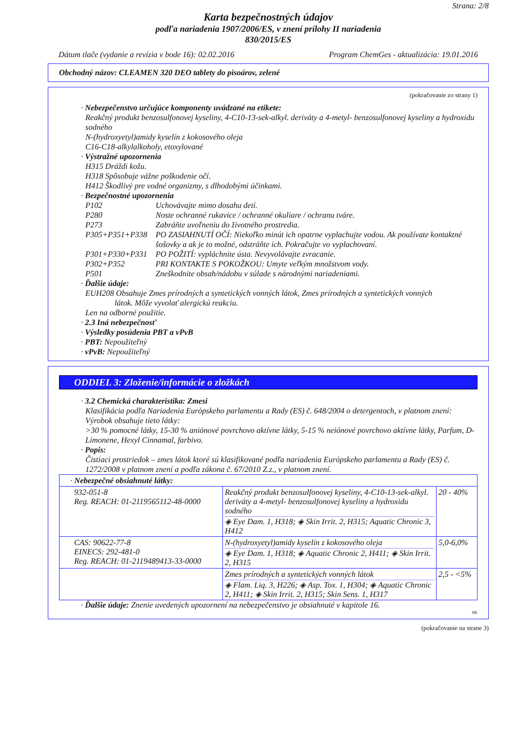Strana: 2/8
Karta bezpečnostných údajov
podľa nariadenia 1907/2006/ES, v znení prílohy II nariadenia
830/2015/ES
Dátum tlače (vydanie a revízia v bode 16): 02.02.2016 Program ChemGes - aktualizácia: 19.01.2016
Obchodný názov: CLEAMEN 320 DEO tablety do pisoárov, zelené
(pokračovanie zo strany 1)
· Nebezpečenstvo určujúce komponenty uvádzané na etikete:
Reakčný produkt benzosulfonovej kyseliny, 4-C10-13-sek-alkyl. deriváty a 4-metyl- benzosulfonovej kyseliny a hydroxidu sodného
N-(hydroxyetyl)amidy kyselín z kokosového oleja
C16-C18-alkylalkoholy, etoxylované
· Výstražné upozornenia
H315 Dráždi kožu.
H318 Spôsobuje vážne poškodenie očí.
H412 Škodlivý pre vodné organizmy, s dlhodobými účinkami.
· Bezpečnostné upozornenia
| P102 | Uchovávajte mimo dosahu detí. |
| P280 | Noste ochranné rukavice / ochranné okuliare / ochranu tváre. |
| P273 | Zabráňte uvoľneniu do životného prostredia. |
| P305+P351+P338 | PO ZASIAHNUTÍ OČÍ: Niekoľko minút ich opatrne vyplachujte vodou. Ak používate kontaktné šošovky a ak je to možné, odstráňte ich. Pokračujte vo vyplachovaní. |
| P301+P330+P331 | PO POŽITÍ: vypláchnite ústa. Nevyvolávajte zvracanie. |
| P302+P352 | PRI KONTAKTE S POKOŽKOU: Umyte veľkým množstvom vody. |
| P501 | Zneškodnite obsah/nádobu v súlade s národnými nariadeniami. |
· Ďalšie údaje:
EUH208 Obsahuje Zmes prírodných a syntetických vonných látok, Zmes prírodných a syntetických vonných látok. Môže vyvolať alergickú reakciu.
Len na odborné použitie.
· 2.3 Iná nebezpečnosť
· Výsledky posúdenia PBT a vPvB
· PBT: Nepoužiteľný
· vPvB: Nepoužiteľný
ODDIEL 3: Zloženie/informácie o zložkách
· 3.2 Chemická charakteristika: Zmesi
Klasifikácia podľa Nariadenia Európskeho parlamentu a Rady (ES) č. 648/2004 o detergentoch, v platnom znení:
Výrobok obsahuje tieto látky:
>30 % pomocné látky, 15-30 % aniónové povrchovo aktívne látky, 5-15 % neiónové povrchovo aktívne látky, Parfum, D-Limonene, Hexyl Cinnamal, farbivo.
· Popis:
Čistiaci prostriedok – zmes látok ktoré sú klasifikované podľa nariadenia Európskeho parlamentu a Rady (ES) č. 1272/2008 v platnom znení a podľa zákona č. 67/2010 Z.z., v platnom znení.
| · Nebezpečné obsiahnuté látky: | | |
| 932-051-8 Reg. REACH: 01-2119565112-48-0000 | Reakčný produkt benzosulfonovej kyseliny, 4-C10-13-sek-alkyl. deriváty a 4-metyl- benzosulfonovej kyseliny a hydroxidu sodného ◈ Eye Dam. 1, H318; ◈ Skin Irrit. 2, H315; Aquatic Chronic 3, H412 | 20 - 40% |
| CAS: 90622-77-8 EINECS: 292-481-0 Reg. REACH: 01-2119489413-33-0000 | N-(hydroxyetyl)amidy kyselín z kokosového oleja ◈ Eye Dam. 1, H318; ◈ Aquatic Chronic 2, H411; ◈ Skin Irrit. 2, H315 | 5,0-6,0% |
| | Zmes prírodných a syntetických vonných látok ◈ Flam. Liq. 3, H226; ◈ Asp. Tox. 1, H304; ◈ Aquatic Chronic 2, H411; ◈ Skin Irrit. 2, H315; Skin Sens. 1, H317 | 2,5 - <5% |
· Ďalšie údaje: Znenie uvedených upozornení na nebezpečenstvo je obsiahnuté v kapitole 16.
SK
(pokračovanie na strane 3)